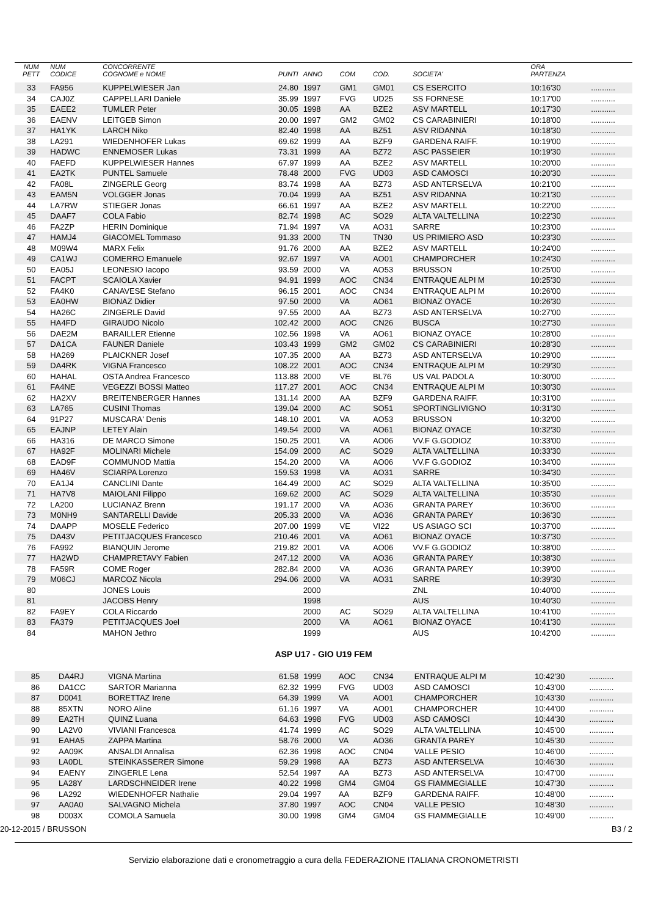| NUM PETT | NUM CODICE | CONCORRENTE COGNOME e NOME | PUNTI | ANNO | COM | COD. | SOCIETA' | ORA PARTENZA | |
| --- | --- | --- | --- | --- | --- | --- | --- | --- | --- |
| 33 | FA956 | KUPPELWIESER Jan | 24.80 | 1997 | GM1 | GM01 | CS ESERCITO | 10:16'30 | ........... |
| 34 | CAJ0Z | CAPPELLARI Daniele | 35.99 | 1997 | FVG | UD25 | SS FORNESE | 10:17'00 | ........... |
| 35 | EAEE2 | TUMLER Peter | 30.05 | 1998 | AA | BZE2 | ASV MARTELL | 10:17'30 | ........... |
| 36 | EAENV | LEITGEB Simon | 20.00 | 1997 | GM2 | GM02 | CS CARABINIERI | 10:18'00 | ........... |
| 37 | HA1YK | LARCH Niko | 82.40 | 1998 | AA | BZ51 | ASV RIDANNA | 10:18'30 | ........... |
| 38 | LA291 | WIEDENHOFER Lukas | 69.62 | 1999 | AA | BZF9 | GARDENA RAIFF. | 10:19'00 | ........... |
| 39 | HADWC | ENNEMOSER Lukas | 73.31 | 1999 | AA | BZ72 | ASC PASSEIER | 10:19'30 | ........... |
| 40 | FAEFD | KUPPELWIESER Hannes | 67.97 | 1999 | AA | BZE2 | ASV MARTELL | 10:20'00 | ........... |
| 41 | EA2TK | PUNTEL Samuele | 78.48 | 2000 | FVG | UD03 | ASD CAMOSCI | 10:20'30 | ........... |
| 42 | FA08L | ZINGERLE Georg | 83.74 | 1998 | AA | BZ73 | ASD ANTERSELVA | 10:21'00 | ........... |
| 43 | EAM5N | VOLGGER Jonas | 70.04 | 1999 | AA | BZ51 | ASV RIDANNA | 10:21'30 | ........... |
| 44 | LA7RW | STIEGER Jonas | 66.61 | 1997 | AA | BZE2 | ASV MARTELL | 10:22'00 | ........... |
| 45 | DAAF7 | COLA Fabio | 82.74 | 1998 | AC | SO29 | ALTA VALTELLINA | 10:22'30 | ........... |
| 46 | FA2ZP | HERIN Dominique | 71.94 | 1997 | VA | AO31 | SARRE | 10:23'00 | ........... |
| 47 | HAMJ4 | GIACOMEL Tommaso | 91.33 | 2000 | TN | TN30 | US PRIMIERO ASD | 10:23'30 | ........... |
| 48 | M09W4 | MARX Felix | 91.76 | 2000 | AA | BZE2 | ASV MARTELL | 10:24'00 | ........... |
| 49 | CA1WJ | COMERRO Emanuele | 92.67 | 1997 | VA | AO01 | CHAMPORCHER | 10:24'30 | ........... |
| 50 | EA05J | LEONESIO Iacopo | 93.59 | 2000 | VA | AO53 | BRUSSON | 10:25'00 | ........... |
| 51 | FACPT | SCAIOLA Xavier | 94.91 | 1999 | AOC | CN34 | ENTRAQUE ALPI M | 10:25'30 | ........... |
| 52 | FA4K0 | CANAVESE Stefano | 96.15 | 2001 | AOC | CN34 | ENTRAQUE ALPI M | 10:26'00 | ........... |
| 53 | EA0HW | BIONAZ Didier | 97.50 | 2000 | VA | AO61 | BIONAZ OYACE | 10:26'30 | ........... |
| 54 | HA26C | ZINGERLE David | 97.55 | 2000 | AA | BZ73 | ASD ANTERSELVA | 10:27'00 | ........... |
| 55 | HA4FD | GIRAUDO Nicolo | 102.42 | 2000 | AOC | CN26 | BUSCA | 10:27'30 | ........... |
| 56 | DAE2M | BARAILLER Etienne | 102.56 | 1998 | VA | AO61 | BIONAZ OYACE | 10:28'00 | ........... |
| 57 | DA1CA | FAUNER Daniele | 103.43 | 1999 | GM2 | GM02 | CS CARABINIERI | 10:28'30 | ........... |
| 58 | HA269 | PLAICKNER Josef | 107.35 | 2000 | AA | BZ73 | ASD ANTERSELVA | 10:29'00 | ........... |
| 59 | DA4RK | VIGNA Francesco | 108.22 | 2001 | AOC | CN34 | ENTRAQUE ALPI M | 10:29'30 | ........... |
| 60 | HAHAL | OSTA Andrea Francesco | 113.88 | 2000 | VE | BL76 | US VAL PADOLA | 10:30'00 | ........... |
| 61 | FA4NE | VEGEZZI BOSSI Matteo | 117.27 | 2001 | AOC | CN34 | ENTRAQUE ALPI M | 10:30'30 | ........... |
| 62 | HA2XV | BREITENBERGER Hannes | 131.14 | 2000 | AA | BZF9 | GARDENA RAIFF. | 10:31'00 | ........... |
| 63 | LA765 | CUSINI Thomas | 139.04 | 2000 | AC | SO51 | SPORTINGLIVIGNO | 10:31'30 | ........... |
| 64 | 91P27 | MUSCARA' Denis | 148.10 | 2001 | VA | AO53 | BRUSSON | 10:32'00 | ........... |
| 65 | EAJNP | LETEY Alain | 149.54 | 2000 | VA | AO61 | BIONAZ OYACE | 10:32'30 | ........... |
| 66 | HA316 | DE MARCO Simone | 150.25 | 2001 | VA | AO06 | VV.F G.GODIOZ | 10:33'00 | ........... |
| 67 | HA92F | MOLINARI Michele | 154.09 | 2000 | AC | SO29 | ALTA VALTELLINA | 10:33'30 | ........... |
| 68 | EAD9F | COMMUNOD Mattia | 154.20 | 2000 | VA | AO06 | VV.F G.GODIOZ | 10:34'00 | ........... |
| 69 | HA46V | SCIARPA Lorenzo | 159.53 | 1998 | VA | AO31 | SARRE | 10:34'30 | ........... |
| 70 | EA1J4 | CANCLINI Dante | 164.49 | 2000 | AC | SO29 | ALTA VALTELLINA | 10:35'00 | ........... |
| 71 | HA7V8 | MAIOLANI Filippo | 169.62 | 2000 | AC | SO29 | ALTA VALTELLINA | 10:35'30 | ........... |
| 72 | LA200 | LUCIANAZ Brenn | 191.17 | 2000 | VA | AO36 | GRANTA PAREY | 10:36'00 | ........... |
| 73 | M0NH9 | SANTARELLI Davide | 205.33 | 2000 | VA | AO36 | GRANTA PAREY | 10:36'30 | ........... |
| 74 | DAAPP | MOSELE Federico | 207.00 | 1999 | VE | VI22 | US ASIAGO SCI | 10:37'00 | ........... |
| 75 | DA43V | PETITJACQUES Francesco | 210.46 | 2001 | VA | AO61 | BIONAZ OYACE | 10:37'30 | ........... |
| 76 | FA992 | BIANQUIN Jerome | 219.82 | 2001 | VA | AO06 | VV.F G.GODIOZ | 10:38'00 | ........... |
| 77 | HA2WD | CHAMPRETAVY Fabien | 247.12 | 2000 | VA | AO36 | GRANTA PAREY | 10:38'30 | ........... |
| 78 | FA59R | COME Roger | 282.84 | 2000 | VA | AO36 | GRANTA PAREY | 10:39'00 | ........... |
| 79 | M06CJ | MARCOZ Nicola | 294.06 | 2000 | VA | AO31 | SARRE | 10:39'30 | ........... |
| 80 | | JONES Louis | | 2000 | | | ZNL | 10:40'00 | ........... |
| 81 | | JACOBS Henry | | 1998 | | | AUS | 10:40'30 | ........... |
| 82 | FA9EY | COLA Riccardo | | 2000 | AC | SO29 | ALTA VALTELLINA | 10:41'00 | ........... |
| 83 | FA379 | PETITJACQUES Joel | | 2000 | VA | AO61 | BIONAZ OYACE | 10:41'30 | ........... |
| 84 | | MAHON Jethro | | 1999 | | | AUS | 10:42'00 | ........... |
ASP U17 - GIO U19 FEM
| 85 | DA4RJ | VIGNA Martina | 61.58 | 1999 | AOC | CN34 | ENTRAQUE ALPI M | 10:42'30 | ........... |
| 86 | DA1CC | SARTOR Marianna | 62.32 | 1999 | FVG | UD03 | ASD CAMOSCI | 10:43'00 | ........... |
| 87 | D0041 | BORETTAZ Irene | 64.39 | 1999 | VA | AO01 | CHAMPORCHER | 10:43'30 | ........... |
| 88 | 85XTN | NORO Aline | 61.16 | 1997 | VA | AO01 | CHAMPORCHER | 10:44'00 | ........... |
| 89 | EA2TH | QUINZ Luana | 64.63 | 1998 | FVG | UD03 | ASD CAMOSCI | 10:44'30 | ........... |
| 90 | LA2V0 | VIVIANI Francesca | 41.74 | 1999 | AC | SO29 | ALTA VALTELLINA | 10:45'00 | ........... |
| 91 | EAHA5 | ZAPPA Martina | 58.76 | 2000 | VA | AO36 | GRANTA PAREY | 10:45'30 | ........... |
| 92 | AA09K | ANSALDI Annalisa | 62.36 | 1998 | AOC | CN04 | VALLE PESIO | 10:46'00 | ........... |
| 93 | LA0DL | STEINKASSERER Simone | 59.29 | 1998 | AA | BZ73 | ASD ANTERSELVA | 10:46'30 | ........... |
| 94 | EAENY | ZINGERLE Lena | 52.54 | 1997 | AA | BZ73 | ASD ANTERSELVA | 10:47'00 | ........... |
| 95 | LA28Y | LARDSCHNEIDER Irene | 40.22 | 1998 | GM4 | GM04 | GS FIAMMEGIALLE | 10:47'30 | ........... |
| 96 | LA292 | WIEDENHOFER Nathalie | 29.04 | 1997 | AA | BZF9 | GARDENA RAIFF. | 10:48'00 | ........... |
| 97 | AA0A0 | SALVAGNO Michela | 37.80 | 1997 | AOC | CN04 | VALLE PESIO | 10:48'30 | ........... |
| 98 | D003X | COMOLA Samuela | 30.00 | 1998 | GM4 | GM04 | GS FIAMMEGIALLE | 10:49'00 | ........... |
20-12-2015 / BRUSSON B3 / 2
Servizio elaborazione dati e cronometraggio a cura della FEDERAZIONE ITALIANA CRONOMETRISTI